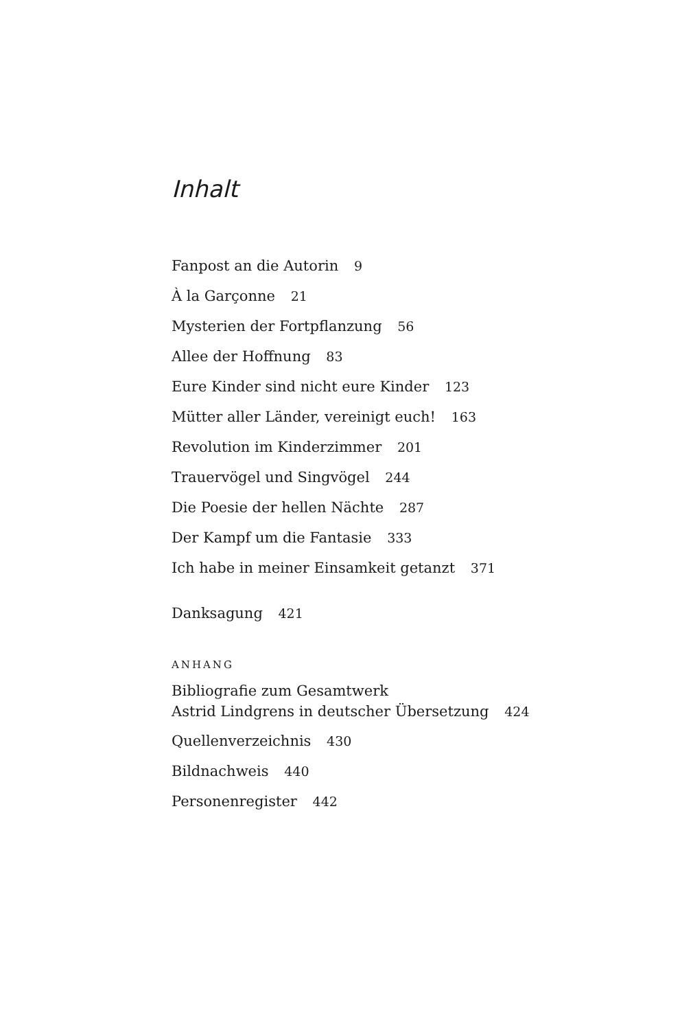Inhalt
Fanpost an die Autorin 9
À la Garçonne 21
Mysterien der Fortpflanzung 56
Allee der Hoffnung 83
Eure Kinder sind nicht eure Kinder 123
Mütter aller Länder, vereinigt euch! 163
Revolution im Kinderzimmer 201
Trauervögel und Singvögel 244
Die Poesie der hellen Nächte 287
Der Kampf um die Fantasie 333
Ich habe in meiner Einsamkeit getanzt 371
Danksagung 421
ANHANG
Bibliografie zum Gesamtwerk
Astrid Lindgrens in deutscher Übersetzung 424
Quellenverzeichnis 430
Bildnachweis 440
Personenregister 442